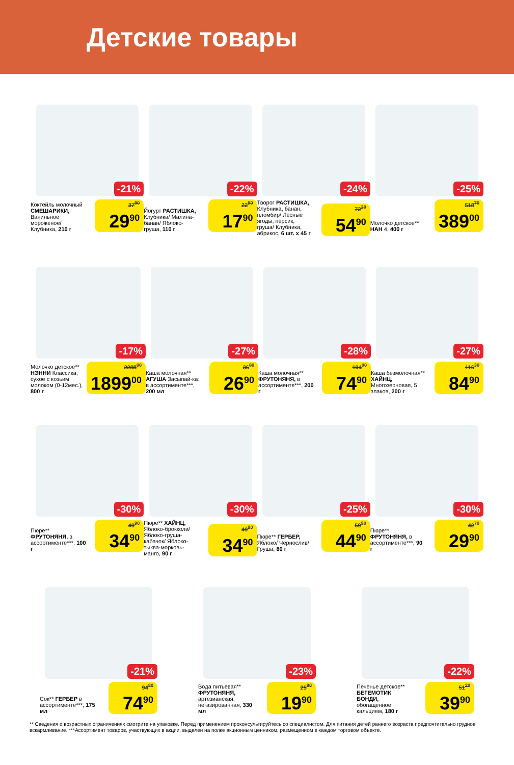Детские товары
-21%
Коктейль молочный СМЕШАРИКИ, Ванильное мороженое/ Клубника, 210 г
37<sup>80</sup>
29<sup>90</sup>
-22%
Йогурт РАСТИШКА, Клубника/ Малина-банан/ Яблоко-груша, 110 г
22<sup>90</sup>
17<sup>90</sup>
-24%
Творог РАСТИШКА, Клубника, банан, пломбир/ Лесные ягоды, персик, груша/ Клубника, абрикос, 6 шт. х 45 г
72<sup>20</sup>
54<sup>90</sup>
-25%
Молочко детское** НАН 4, 400 г
518<sup>70</sup>
389<sup>00</sup>
-17%
Молочко детское** НЭННИ Классика, сухое с козьим молоком (0-12мес.), 800 г
2288<sup>00</sup>
1899<sup>00</sup>
-27%
Каша молочная** АГУША Засыпай-ка: в ассортименте***, 200 мл
36<sup>80</sup>
26<sup>90</sup>
-28%
Каша молочная** ФРУТОНЯНЯ, в ассортименте***, 200 г
104<sup>00</sup>
74<sup>90</sup>
-27%
Каша безмолочная** ХАЙНЦ, Многозерновая, 5 злаков, 200 г
116<sup>30</sup>
84<sup>90</sup>
-30%
Пюре** ФРУТОНЯНЯ, в ассортименте***, 100 г
49<sup>90</sup>
34<sup>90</sup>
-30%
Пюре** ХАЙНЦ, Яблоко-брокколи/ Яблоко-груша-кабачок/ Яблоко-тыква-морковь-манго, 90 г
49<sup>90</sup>
34<sup>90</sup>
-25%
Пюре** ГЕРБЕР, Яблоко/ Чернослив/ Груша, 80 г
59<sup>90</sup>
44<sup>90</sup>
-30%
Пюре** ФРУТОНЯНЯ, в ассортименте***, 90 г
42<sup>70</sup>
29<sup>90</sup>
-21%
Сок** ГЕРБЕР в ассортименте***, 175 мл
94<sup>80</sup>
74<sup>90</sup>
-23%
Вода питьевая** ФРУТОНЯНЯ, артезианская, негазированная, 330 мл
25<sup>80</sup>
19<sup>90</sup>
-22%
Печенье детское** БЕГЕМОТИК БОНДИ, обогащенное кальцием, 180 г
51<sup>20</sup>
39<sup>90</sup>
** Сведения о возрастных ограничениях смотрите на упаковке. Перед применением проконсультируйтесь со специалистом. Для питания детей раннего возраста предпочтительно грудное вскармливание. ***Ассортимент товаров, участвующих в акции, выделен на полке акционным ценником, размещенном в каждом торговом объекте.